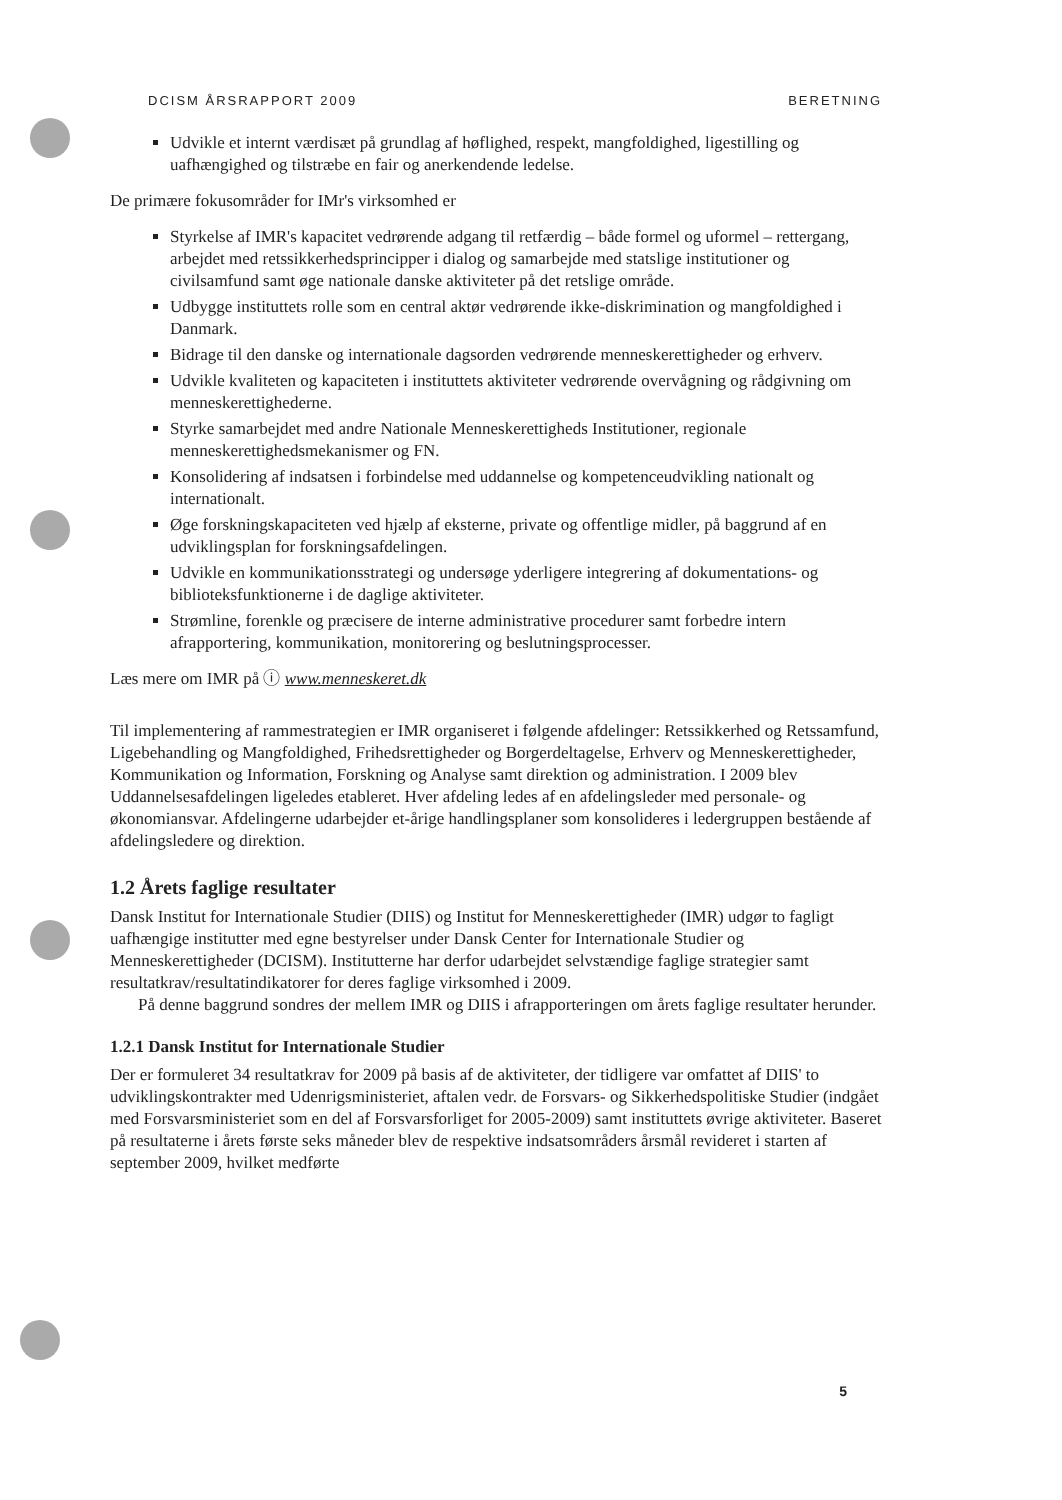DCISM ÅRSRAPPORT 2009 BERETNING
Udvikle et internt værdisæt på grundlag af høflighed, respekt, mangfoldighed, ligestilling og uafhængighed og tilstræbe en fair og anerkendende ledelse.
De primære fokusområder for IMr's virksomhed er
Styrkelse af IMR's kapacitet vedrørende adgang til retfærdig – både formel og uformel – rettergang, arbejdet med retssikkerhedsprincipper i dialog og samarbejde med statslige institutioner og civilsamfund samt øge nationale danske aktiviteter på det retslige område.
Udbygge instituttets rolle som en central aktør vedrørende ikke-diskrimination og mangfoldighed i Danmark.
Bidrage til den danske og internationale dagsorden vedrørende menneskerettigheder og erhverv.
Udvikle kvaliteten og kapaciteten i instituttets aktiviteter vedrørende overvågning og rådgivning om menneskerettighederne.
Styrke samarbejdet med andre Nationale Menneskerettigheds Institutioner, regionale menneskerettighedsmekanismer og FN.
Konsolidering af indsatsen i forbindelse med uddannelse og kompetenceudvikling nationalt og internationalt.
Øge forskningskapaciteten ved hjælp af eksterne, private og offentlige midler, på baggrund af en udviklingsplan for forskningsafdelingen.
Udvikle en kommunikationsstrategi og undersøge yderligere integrering af dokumentations- og biblioteksfunktionerne i de daglige aktiviteter.
Strømline, forenkle og præcisere de interne administrative procedurer samt forbedre intern afrapportering, kommunikation, monitorering og beslutningsprocesser.
Læs mere om IMR på ⓘ www.menneskeret.dk
Til implementering af rammestrategien er IMR organiseret i følgende afdelinger: Retssikkerhed og Retssamfund, Ligebehandling og Mangfoldighed, Frihedsrettigheder og Borgerdeltagelse, Erhverv og Menneskerettigheder, Kommunikation og Information, Forskning og Analyse samt direktion og administration. I 2009 blev Uddannelsesafdelingen ligeledes etableret. Hver afdeling ledes af en afdelingsleder med personale- og økonomiansvar. Afdelingerne udarbejder et-årige handlingsplaner som konsolideres i ledergruppen bestående af afdelingsledere og direktion.
1.2 Årets faglige resultater
Dansk Institut for Internationale Studier (DIIS) og Institut for Menneskerettigheder (IMR) udgør to fagligt uafhængige institutter med egne bestyrelser under Dansk Center for Internationale Studier og Menneskerettigheder (DCISM). Institutterne har derfor udarbejdet selvstændige faglige strategier samt resultatkrav/resultatindikatorer for deres faglige virksomhed i 2009.
På denne baggrund sondres der mellem IMR og DIIS i afrapporteringen om årets faglige resultater herunder.
1.2.1 Dansk Institut for Internationale Studier
Der er formuleret 34 resultatkrav for 2009 på basis af de aktiviteter, der tidligere var omfattet af DIIS' to udviklingskontrakter med Udenrigsministeriet, aftalen vedr. de Forsvars- og Sikkerhedspolitiske Studier (indgået med Forsvarsministeriet som en del af Forsvarsforliget for 2005-2009) samt instituttets øvrige aktiviteter. Baseret på resultaterne i årets første seks måneder blev de respektive indsatsområders årsmål revideret i starten af september 2009, hvilket medførte
5